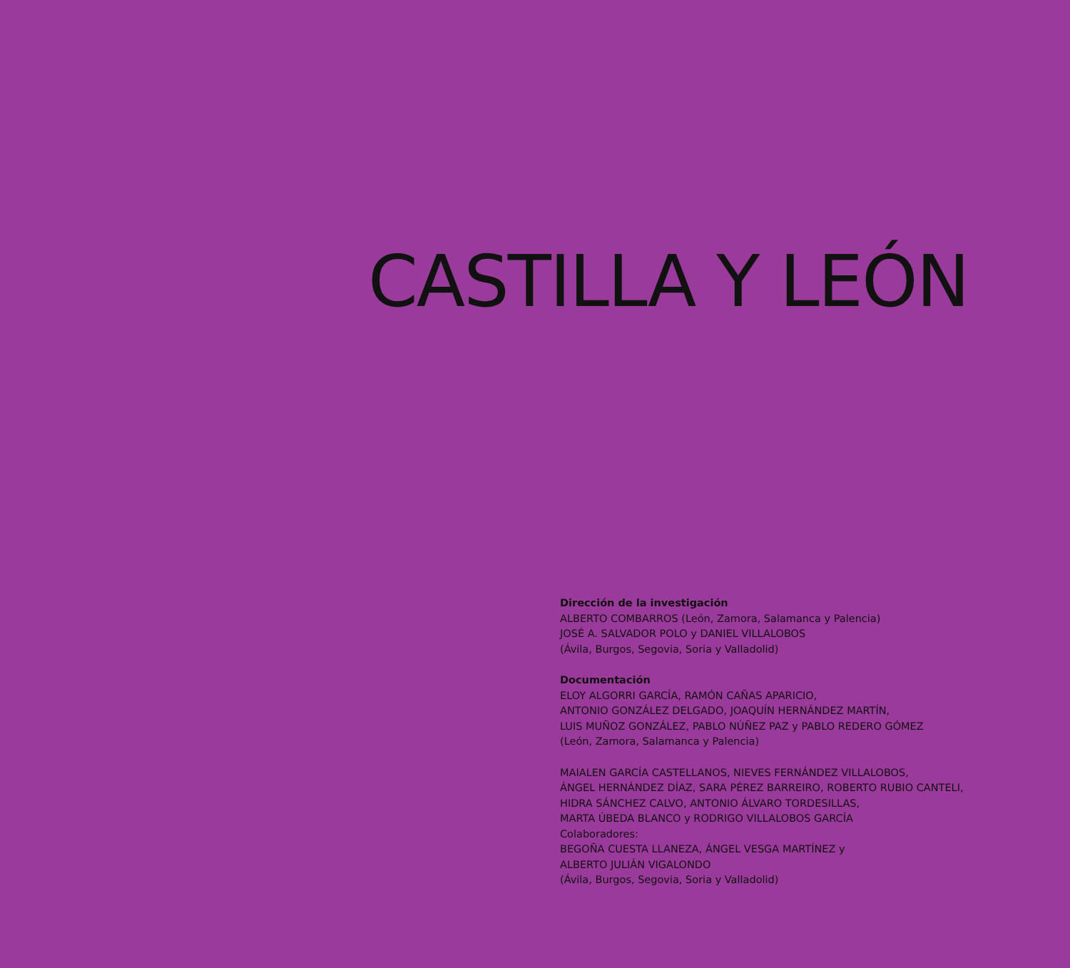CASTILLA Y LEÓN
Dirección de la investigación
ALBERTO COMBARROS (León, Zamora, Salamanca y Palencia)
JOSÉ A. SALVADOR POLO y DANIEL VILLALOBOS
(Ávila, Burgos, Segovia, Soria y Valladolid)
Documentación
ELOY ALGORRI GARCÍA, RAMÓN CAÑAS APARICIO,
ANTONIO GONZÁLEZ DELGADO, JOAQUÍN HERNÁNDEZ MARTÍN,
LUIS MUÑOZ GONZÁLEZ, PABLO NÚÑEZ PAZ y PABLO REDERO GÓMEZ
(León, Zamora, Salamanca y Palencia)
MAIALEN GARCÍA CASTELLANOS, NIEVES FERNÁNDEZ VILLALOBOS,
ÁNGEL HERNÁNDEZ DÍAZ, SARA PÉREZ BARREIRO, ROBERTO RUBIO CANTELI,
HIDRA SÁNCHEZ CALVO, ANTONIO ÁLVARO TORDESILLAS,
MARTA ÚBEDA BLANCO y RODRIGO VILLALOBOS GARCÍA
Colaboradores:
BEGOÑA CUESTA LLANEZA, ÁNGEL VESGA MARTÍNEZ y
ALBERTO JULIÁN VIGALONDO
(Ávila, Burgos, Segovia, Soria y Valladolid)